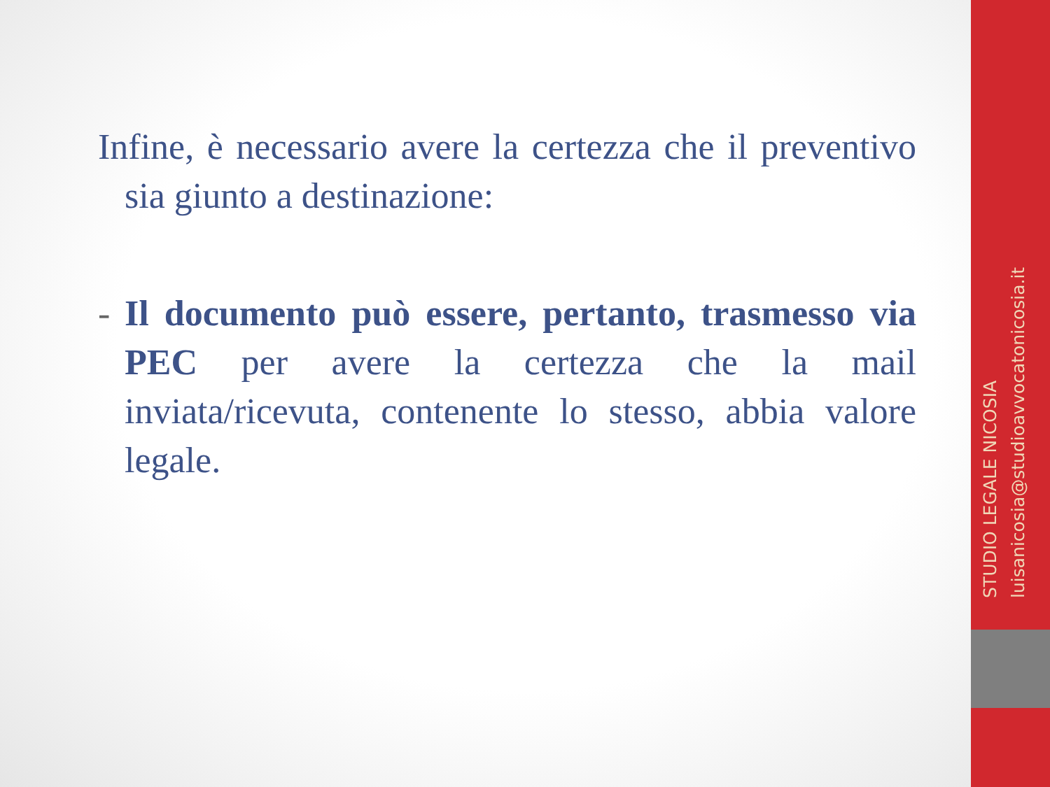Infine, è necessario avere la certezza che il preventivo sia giunto a destinazione:
- Il documento può essere, pertanto, trasmesso via PEC per avere la certezza che la mail inviata/ricevuta, contenente lo stesso, abbia valore legale.
STUDIO LEGALE NICOSIA
luisanicosia@studioavvocatonicosia.it